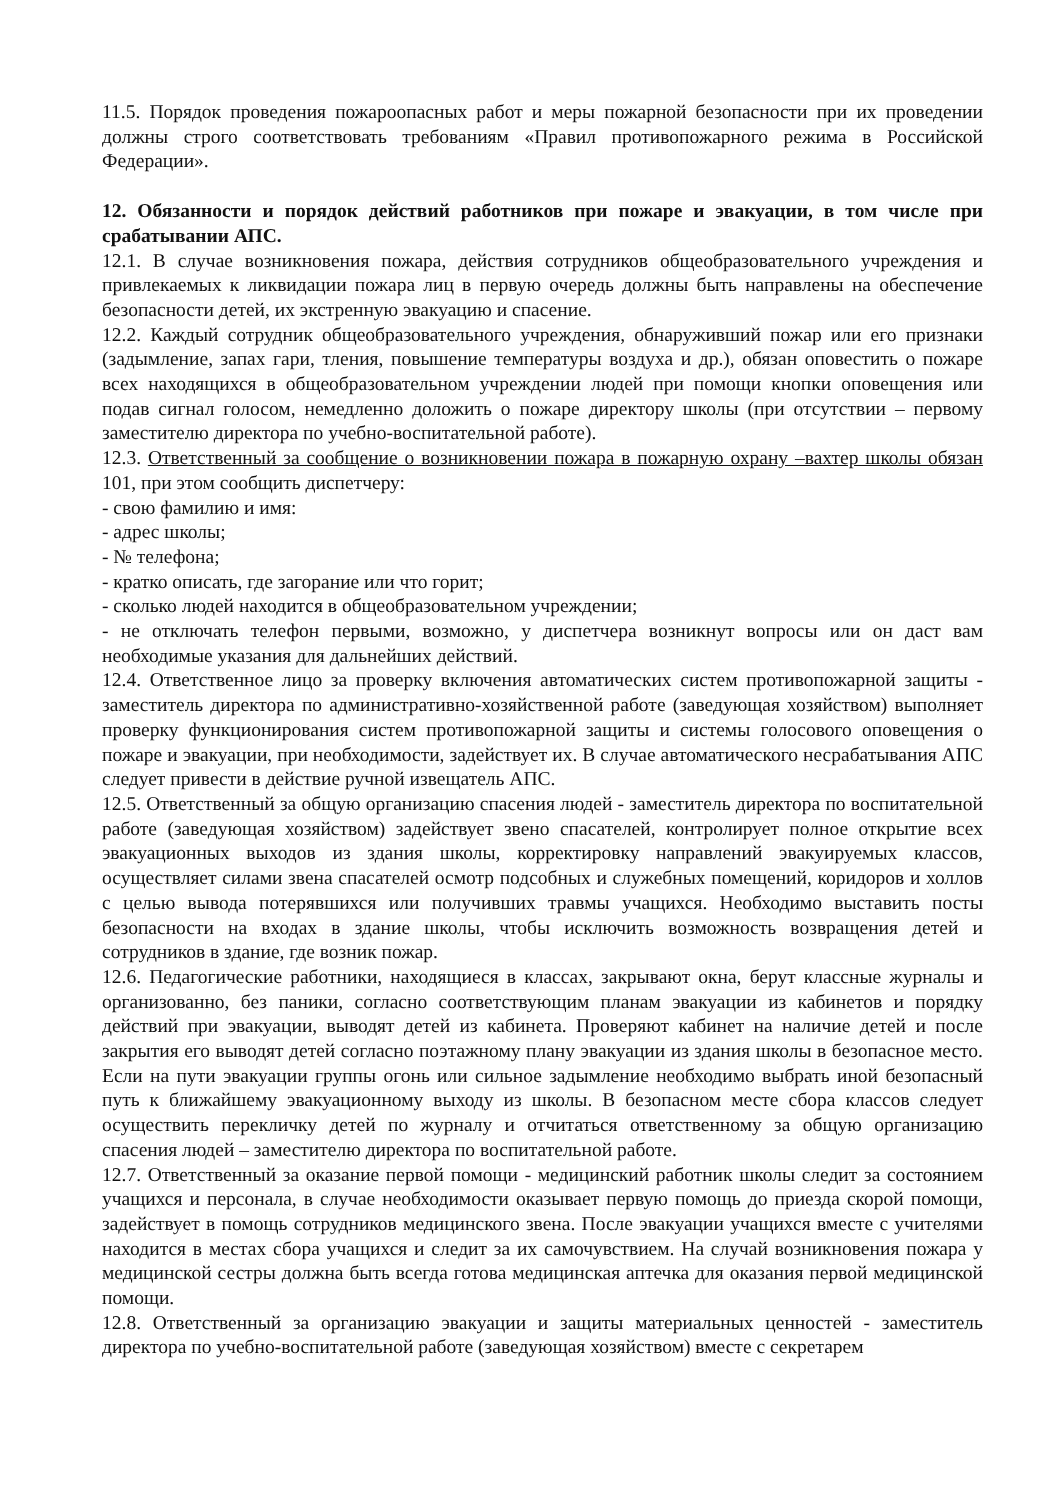11.5. Порядок проведения пожароопасных работ и меры пожарной безопасности при их проведении должны строго соответствовать требованиям «Правил противопожарного режима в Российской Федерации».
12. Обязанности и порядок действий работников при пожаре и эвакуации, в том числе при срабатывании АПС.
12.1. В случае возникновения пожара, действия сотрудников общеобразовательного учреждения и привлекаемых к ликвидации пожара лиц в первую очередь должны быть направлены на обеспечение безопасности детей, их экстренную эвакуацию и спасение.
12.2. Каждый сотрудник общеобразовательного учреждения, обнаруживший пожар или его признаки (задымление, запах гари, тления, повышение температуры воздуха и др.), обязан оповестить о пожаре всех находящихся в общеобразовательном учреждении людей при помощи кнопки оповещения или подав сигнал голосом, немедленно доложить о пожаре директору школы (при отсутствии – первому заместителю директора по учебно-воспитательной работе).
12.3. Ответственный за сообщение о возникновении пожара в пожарную охрану –вахтер школы обязан 101, при этом сообщить диспетчеру:
- свою фамилию и имя:
- адрес школы;
- № телефона;
- кратко описать, где загорание или что горит;
- сколько людей находится в общеобразовательном учреждении;
- не отключать телефон первыми, возможно, у диспетчера возникнут вопросы или он даст вам необходимые указания для дальнейших действий.
12.4. Ответственное лицо за проверку включения автоматических систем противопожарной защиты - заместитель директора по административно-хозяйственной работе (заведующая хозяйством) выполняет проверку функционирования систем противопожарной защиты и системы голосового оповещения о пожаре и эвакуации, при необходимости, задействует их. В случае автоматического несрабатывания АПС следует привести в действие ручной извещатель АПС.
12.5. Ответственный за общую организацию спасения людей - заместитель директора по воспитательной работе (заведующая хозяйством) задействует звено спасателей, контролирует полное открытие всех эвакуационных выходов из здания школы, корректировку направлений эвакуируемых классов, осуществляет силами звена спасателей осмотр подсобных и служебных помещений, коридоров и холлов с целью вывода потерявшихся или получивших травмы учащихся. Необходимо выставить посты безопасности на входах в здание школы, чтобы исключить возможность возвращения детей и сотрудников в здание, где возник пожар.
12.6. Педагогические работники, находящиеся в классах, закрывают окна, берут классные журналы и организованно, без паники, согласно соответствующим планам эвакуации из кабинетов и порядку действий при эвакуации, выводят детей из кабинета. Проверяют кабинет на наличие детей и после закрытия его выводят детей согласно поэтажному плану эвакуации из здания школы в безопасное место. Если на пути эвакуации группы огонь или сильное задымление необходимо выбрать иной безопасный путь к ближайшему эвакуационному выходу из школы. В безопасном месте сбора классов следует осуществить перекличку детей по журналу и отчитаться ответственному за общую организацию спасения людей – заместителю директора по воспитательной работе.
12.7. Ответственный за оказание первой помощи - медицинский работник школы следит за состоянием учащихся и персонала, в случае необходимости оказывает первую помощь до приезда скорой помощи, задействует в помощь сотрудников медицинского звена. После эвакуации учащихся вместе с учителями находится в местах сбора учащихся и следит за их самочувствием. На случай возникновения пожара у медицинской сестры должна быть всегда готова медицинская аптечка для оказания первой медицинской помощи.
12.8. Ответственный за организацию эвакуации и защиты материальных ценностей - заместитель директора по учебно-воспитательной работе (заведующая хозяйством) вместе с секретарем